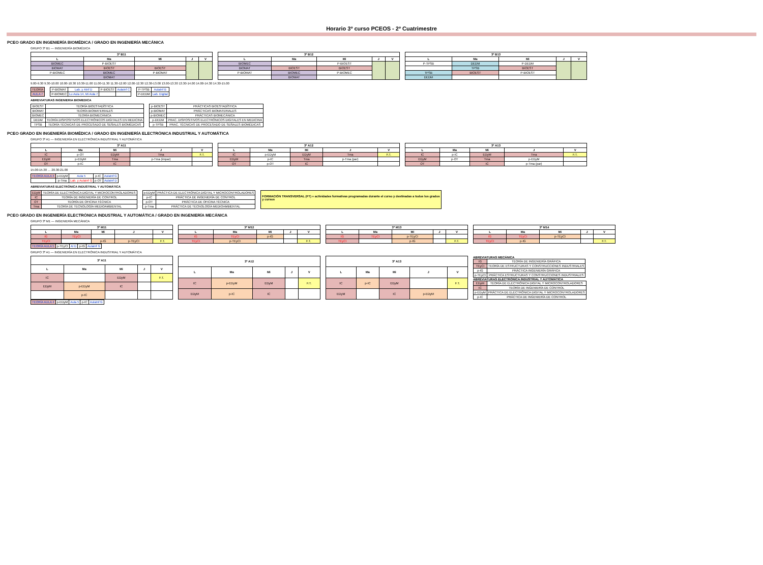Horario 3º curso PCEOS - 2º Cuatrimestre
PCEO GRADO EN INGENIERÍA BIOMÉDICA / GRADO EN INGENIERÍA MECÁNICA
GRUPO 3º B1 — INGENIERÍA BIOMÉDICA
| 3º B11 | | | | |
| --- | --- | --- | --- | --- |
| L | Ma | Mi | J | V |
| BIOMEC | P-BIOEST | | | |
| BIOMAT | BIOEST | BIOEST | | |
| P-BIOMEC | BIOMEC | P-BIOMAT | | |
| | BIOMAT | | | |
| 3º B12 | | | | |
| --- | --- | --- | --- | --- |
| L | Ma | Mi | J | V |
| BIOMEC | | P-BIOEST | | |
| BIOMAT | BIOEST | BIOEST | | |
| P-BIOMAT | BIOMEC | P-BIOMEC | | |
| | BIOMAT | | | |
| 3º B13 | | | | |
| --- | --- | --- | --- | --- |
| L | Ma | Mi | J | V |
| P-TPSB | DEDM | P-DEDM | | |
| | TPSB | BIOEST | | |
| TPSB | BIOEST | P-BIOEST | | |
| DEDM | | | | |
9.00-9.30 9.30-10.00 10.00-10.30 10.30-11.00 11.00-11.30 11.30-12.00 12.00-12.30 12.30-13.00 13.00-13.30 13.30-14.00 14.00-14.30 14.30-15.00
| TEORÍA |
| AULA 7 |
| P-BIOMAT | Lab. y AInf D | P-BIOEST | AulaInf C |
| P-BIOMEC | Lu Aula 14, Mi Aula 7 | | |
| P-TPSB | AulaInf B |
| P-DEDM | Lab. Digital |
ABREVIATURAS INGENIERIA BIOMEDICA
| BIOEST | TEORÍA BIOESTADÍSTICA |
| BIOMAT | TEORÍA BIOMATERIALES |
| BIOMEC | TEORÍA BIOMECÁNICA |
| DEDM | TEORÍA DISPOSITIVOS ELECTRÓNICOS DIGITALES EN MEDICINA |
| TPSB | TEORÍA TÉCNICAS DE PROCESADO DE SEÑALES BIOMÉDICAS |
| p-BIOEST | PRÁCTICAS BIOESTADÍSTICA |
| p-BIOMAT | PRÁCTICAS BIOMATERIALES |
| p-BIOMEC | PRÁCTICAS BIOMECÁNICA |
| p-DEDM | PRAC. DISPOSITIVOS ELECTRÓNICOS DIGITALES EN MEDICINA |
| p-TPSB | PRAC. TÉCNICAS DE PROCESADO DE SEÑALES BIOMÉDICAS |
PCEO GRADO EN INGENIERÍA BIOMÉDICA / GRADO EN INGENIERÍA ELECTRÓNICA INDUSTRIAL Y AUTOMÁTICA
GRUPO 3º A1 — INGENIERÍA EN ELECTRÓNICA INDUSTRIAL Y AUTOMÁTICA
| 3º A11 | | | | |
| --- | --- | --- | --- | --- |
| L | Ma | Mi | J | V |
| IC | p-OT | EDyM | Tma | F.T. |
| EDyM | p-EDyM | Tma | p-Tma (impar) | |
| OT | p-IC | IC | | |
| 3º A12 | | | | |
| --- | --- | --- | --- | --- |
| L | Ma | Mi | J | V |
| IC | p-EDyM | EDyM | Tma | F.T. |
| EDyM | p-IC | Tma | p-Tma (par) | |
| OT | p-OT | IC | | |
| 3º A13 | | | | |
| --- | --- | --- | --- | --- |
| L | Ma | Mi | J | V |
| IC | p-IC | EDyM | Tma | F.T. |
| EDyM | p-OT | Tma | p-EDyM | |
| OT | | IC | p-Tma (par) | |
15.00-15.30 … 20.30-21.00
| TEORÍA AULA 4 | p-EDyM | Aula 5 | p-IC | AulaInf G |
| | p-Tma | Lab. y AulaInf G | p-OT | AulaInf D |
ABREVIATURAS ELECTRÓNICA INDUSTRIAL Y AUTOMÁTICA
| EDyM | TEORÍA DE ELECTRÓNICA DIGITAL Y MICROCONTROLADORES |
| IC | TEORÍA DE INGENIERÍA DE CONTROL |
| OT | TEORÍA DE OFICINA TÉCNICA |
| Tma | TEORÍA DE TECNOLOGÍA MEDIOAMBIENTAL |
| p-EDyM | PRÁCTICA DE ELECTRÓNICA DIGITAL Y MICROCONTROLADORES |
| p-IC | PRÁCTICA DE INGENIERÍA DE CONTROL |
| p-OT | PRÁCTICA DE OFICINA TÉCNICA |
| p-Tma | PRÁCTICA DE TECNOLOGÍA MEDIOAMBIENTAL |
FORMACIÓN TRANSVERSAL (FT) = actividades formativas programadas durante el curso y destinadas a todos los grados y cursos
PCEO GRADO EN INGENIERÍA ELECTRÓNICA INDUSTRIAL Y AUTOMÁTICA / GRADO EN INGENIERÍA MECÁNICA
GRUPO 3º M1 — INGENIERÍA MECÁNICA
| 3º M11 | | | | |
| --- | --- | --- | --- | --- |
| L | Ma | Mi | J | V |
| IG | TEyCI | | | |
| TEyCI | | p-IG | p-TEyCI | F.T. |
| 3º M12 | | | | |
| --- | --- | --- | --- | --- |
| L | Ma | Mi | J | V |
| IG | TEyCI | p-IG | | |
| TEyCI | p-TEyCI | | | F.T. |
| 3º M13 | | | | |
| --- | --- | --- | --- | --- |
| L | Ma | Mi | J | V |
| IG | TEyCI | p-TEyCI | | |
| TEyCI | | p-IG | | F.T. |
| 3º M14 | | | | |
| --- | --- | --- | --- | --- |
| L | Ma | Mi | J | V |
| IG | TEyCI | p-TEyCI | | |
| TEyCI | p-IG | | | F.T. |
| TEORÍA AULA 5 | p-TEyCI | AI D | p-IG | AulaInf G |
GRUPO 3º A1 — INGENIERÍA EN ELECTRÓNICA INDUSTRIAL Y AUTOMÁTICA
| 3º A11 | | | | |
| --- | --- | --- | --- | --- |
| L | Ma | Mi | J | V |
| IC | | EDyM | | F.T. |
| EDyM | p-EDyM | IC | | |
| | p-IC | | | |
| 3º A12 | | | | |
| --- | --- | --- | --- | --- |
| L | Ma | Mi | J | V |
| IC | p-EDyM | EDyM | | F.T. |
| EDyM | p-IC | IC | | |
| 3º A13 | | | | |
| --- | --- | --- | --- | --- |
| L | Ma | Mi | J | V |
| IC | p-IC | EDyM | | F.T. |
| EDyM | | IC | p-EDyM | |
ABREVIATURAS MECÁNICA
| IG | TEORÍA DE INGENIERÍA GRÁFICA |
| TEyCI | TEORÍA DE ESTRUCTURAS Y CONSTRUCCIONES INDUSTRIALES |
| p-IG | PRÁCTICA INGENIERÍA GRÁFICA |
| p-TEyCI | PRÁCTICA ESTRUCTURAS Y CONSTRUCCIONES INDUSTRIALES |
ABREVIATURAS ELECTRÓNICA INDUSTRIAL Y AUTOMÁTICA
| EDyM | TEORÍA DE ELECTRÓNICA DIGITAL Y MICROCONTROLADORES |
| IC | TEORÍA DE INGENIERÍA DE CONTROL |
| p-EDyM | PRÁCTICA DE ELECTRÓNICA DIGITAL Y MICROCONTROLADORES |
| p-IC | PRÁCTICA DE INGENIERÍA DE CONTROL |
| TEORÍA AULA 4 | p-EDyM | Aula 5 | p-IC | AulaInf G |